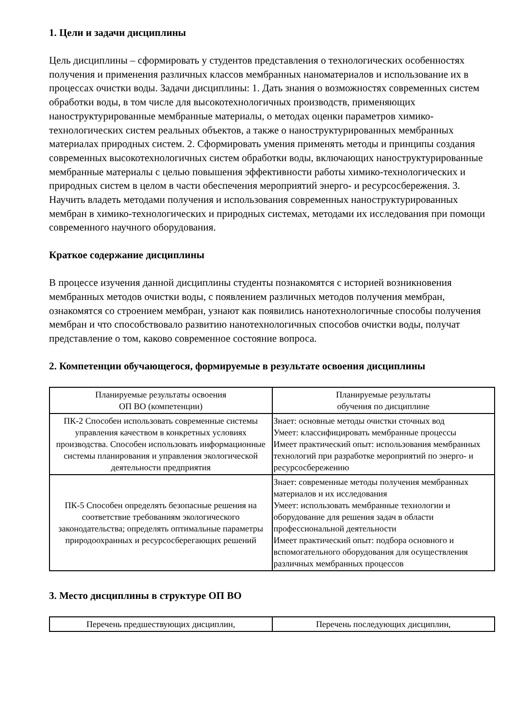1. Цели и задачи дисциплины
Цель дисциплины – сформировать у студентов представления о технологических особенностях получения и применения различных классов мембранных наноматериалов и использование их в процессах очистки воды. Задачи дисциплины: 1. Дать знания о возможностях современных систем обработки воды, в том числе для высокотехнологичных производств, применяющих наноструктурированные мембранные материалы, о методах оценки параметров химико-технологических систем реальных объектов, а также о наноструктурированных мембранных материалах природных систем. 2. Сформировать умения применять методы и принципы создания современных высокотехнологичных систем обработки воды, включающих наноструктурированные мембранные материалы с целью повышения эффективности работы химико-технологических и природных систем в целом в части обеспечения мероприятий энерго- и ресурсосбережения. 3. Научить владеть методами получения и использования современных наноструктурированных мембран в химико-технологических и природных системах, методами их исследования при помощи современного научного оборудования.
Краткое содержание дисциплины
В процессе изучения данной дисциплины студенты познакомятся с историей возникновения мембранных методов очистки воды, с появлением различных методов получения мембран, ознакомятся со строением мембран, узнают как появились нанотехнологичные способы получения мембран и что способствовало развитию нанотехнологичных способов очистки воды, получат представление о том, каково современное состояние вопроса.
2. Компетенции обучающегося, формируемые в результате освоения дисциплины
| Планируемые результаты освоения ОП ВО (компетенции) | Планируемые результаты обучения по дисциплине |
| ПК-2 Способен использовать современные системы управления качеством в конкретных условиях производства. Способен использовать информационные системы планирования и управления экологической деятельности предприятия | Знает: основные методы очистки сточных вод Умеет: классифицировать мембранные процессы Имеет практический опыт: использования мембранных технологий при разработке мероприятий по энерго- и ресурсосбережению |
| ПК-5 Способен определять безопасные решения на соответствие требованиям экологического законодательства; определять оптимальные параметры природоохранных и ресурсосберегающих решений | Знает: современные методы получения мембранных материалов и их исследования Умеет: использовать мембранные технологии и оборудование для решения задач в области профессиональной деятельности Имеет практический опыт: подбора основного и вспомогательного оборудования для осуществления различных мембранных процессов |
3. Место дисциплины в структуре ОП ВО
| Перечень предшествующих дисциплин, | Перечень последующих дисциплин, |